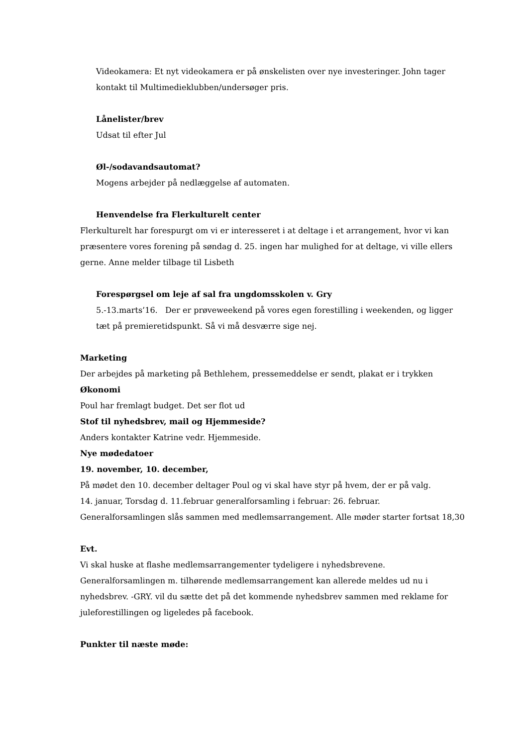Videokamera: Et nyt videokamera er på ønskelisten over nye investeringer. John tager kontakt til Multimedieklubben/undersøger pris.
Lånelister/brev
Udsat til efter Jul
Øl-/sodavandsautomat?
Mogens arbejder på nedlæggelse af automaten.
Henvendelse fra Flerkulturelt center
Flerkulturelt har forespurgt om vi er interesseret i at deltage i et arrangement, hvor vi kan præsentere vores forening på søndag d. 25. ingen har mulighed for at deltage, vi ville ellers gerne. Anne melder tilbage til Lisbeth
Forespørgsel om leje af sal fra ungdomsskolen v. Gry
5.-13.marts’16. Der er prøveweekend på vores egen forestilling i weekenden, og ligger tæt på premieretidspunkt. Så vi må desværre sige nej.
Marketing
Der arbejdes på marketing på Bethlehem, pressemeddelse er sendt, plakat er i trykken
Økonomi
Poul har fremlagt budget. Det ser flot ud
Stof til nyhedsbrev, mail og Hjemmeside?
Anders kontakter Katrine vedr. Hjemmeside.
Nye mødedatoer
19. november, 10. december,
På mødet den 10. december deltager Poul og vi skal have styr på hvem, der er på valg.
14. januar, Torsdag d. 11.februar generalforsamling i februar: 26. februar.
Generalforsamlingen slås sammen med medlemsarrangement. Alle møder starter fortsat 18,30
Evt.
Vi skal huske at flashe medlemsarrangementer tydeligere i nyhedsbrevene.
Generalforsamlingen m. tilhørende medlemsarrangement kan allerede meldes ud nu i nyhedsbrev. -GRY. vil du sætte det på det kommende nyhedsbrev sammen med reklame for juleforestillingen og ligeledes på facebook.
Punkter til næste møde: